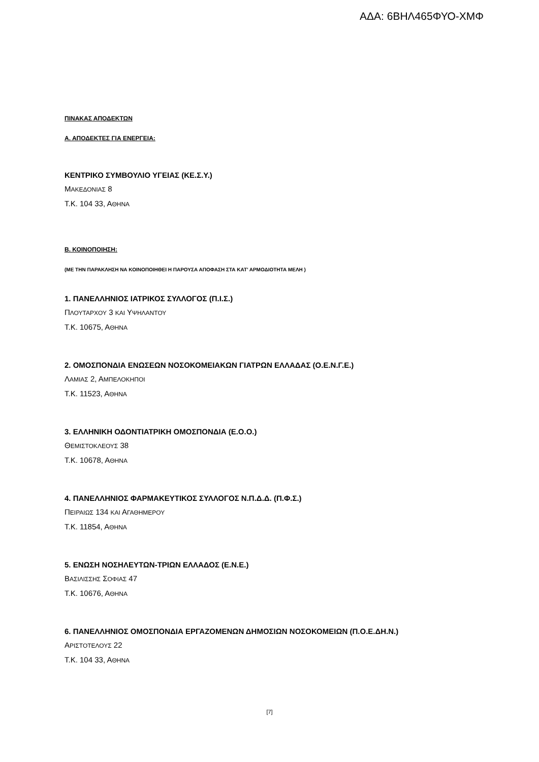ΑΔΑ: 6ΒΗΛ465ΦΥΟ-ΧΜΦ
ΠΙΝΑΚΑΣ ΑΠΟΔΕΚΤΩΝ
Α. ΑΠΟΔΕΚΤΕΣ ΓΙΑ ΕΝΕΡΓΕΙΑ:
ΚΕΝΤΡΙΚΟ ΣΥΜΒΟΥΛΙΟ ΥΓΕΙΑΣ (ΚΕ.Σ.Υ.)
ΜΑΚΕΔΟΝΙΑΣ 8
Τ.Κ. 104 33, ΑΘΗΝΑ
Β. ΚΟΙΝΟΠΟΙΗΣΗ:
(ΜΕ ΤΗΝ ΠΑΡΑΚΛΗΣΗ ΝΑ ΚΟΙΝΟΠΟΙΗΘΕΙ Η ΠΑΡΟΥΣΑ ΑΠΟΦΑΣΗ ΣΤΑ ΚΑΤ’ ΑΡΜΟΔΙΟΤΗΤΑ ΜΕΛΗ )
1. ΠΑΝΕΛΛΗΝΙΟΣ ΙΑΤΡΙΚΟΣ ΣΥΛΛΟΓΟΣ (Π.Ι.Σ.)
ΠΛΟΥΤΑΡΧΟΥ 3 ΚΑΙ ΥΨΗΛΑΝΤΟΥ
Τ.Κ. 10675, ΑΘΗΝΑ
2. ΟΜΟΣΠΟΝΔΙΑ ΕΝΩΣΕΩΝ ΝΟΣΟΚΟΜΕΙΑΚΩΝ ΓΙΑΤΡΩΝ ΕΛΛΑΔΑΣ (Ο.Ε.Ν.Γ.Ε.)
ΛΑΜΙΑΣ 2, ΑΜΠΕΛΟΚΗΠΟΙ
Τ.Κ. 11523, ΑΘΗΝΑ
3. ΕΛΛΗΝΙΚΗ ΟΔΟΝΤΙΑΤΡΙΚΗ ΟΜΟΣΠΟΝΔΙΑ (Ε.Ο.Ο.)
ΘΕΜΙΣΤΟΚΛΕΟΥΣ 38
Τ.Κ. 10678, ΑΘΗΝΑ
4. ΠΑΝΕΛΛΗΝΙΟΣ ΦΑΡΜΑΚΕΥΤΙΚΟΣ ΣΥΛΛΟΓΟΣ Ν.Π.Δ.Δ. (Π.Φ.Σ.)
ΠΕΙΡΑΙΩΣ 134 ΚΑΙ ΑΓΑΘΗΜΕΡΟΥ
Τ.Κ. 11854, ΑΘΗΝΑ
5. ΕΝΩΣΗ ΝΟΣΗΛΕΥΤΩΝ-ΤΡΙΩΝ ΕΛΛΑΔΟΣ (Ε.Ν.Ε.)
ΒΑΣΙΛΙΣΣΗΣ ΣΟΦΙΑΣ 47
Τ.Κ. 10676, ΑΘΗΝΑ
6. ΠΑΝΕΛΛΗΝΙΟΣ ΟΜΟΣΠΟΝΔΙΑ ΕΡΓΑΖΟΜΕΝΩΝ ΔΗΜΟΣΙΩΝ ΝΟΣΟΚΟΜΕΙΩΝ (Π.Ο.Ε.ΔΗ.Ν.)
ΑΡΙΣΤΟΤΕΛΟΥΣ 22
Τ.Κ. 104 33, ΑΘΗΝΑ
[7]